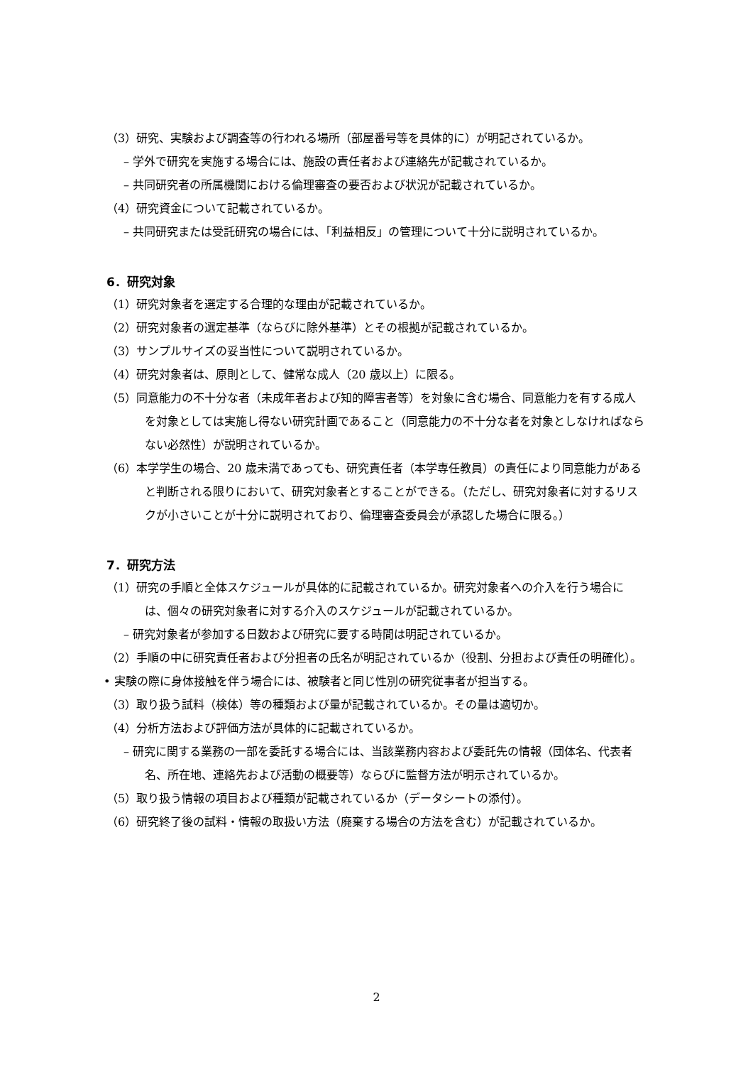（3）研究、実験および調査等の行われる場所（部屋番号等を具体的に）が明記されているか。
– 学外で研究を実施する場合には、施設の責任者および連絡先が記載されているか。
– 共同研究者の所属機関における倫理審査の要否および状況が記載されているか。
（4）研究資金について記載されているか。
– 共同研究または受託研究の場合には、「利益相反」の管理について十分に説明されているか。
6．研究対象
（1）研究対象者を選定する合理的な理由が記載されているか。
（2）研究対象者の選定基準（ならびに除外基準）とその根拠が記載されているか。
（3）サンプルサイズの妥当性について説明されているか。
（4）研究対象者は、原則として、健常な成人（20 歳以上）に限る。
（5）同意能力の不十分な者（未成年者および知的障害者等）を対象に含む場合、同意能力を有する成人を対象としては実施し得ない研究計画であること（同意能力の不十分な者を対象としなければならない必然性）が説明されているか。
（6）本学学生の場合、20 歳未満であっても、研究責任者（本学専任教員）の責任により同意能力があると判断される限りにおいて、研究対象者とすることができる。（ただし、研究対象者に対するリスクが小さいことが十分に説明されており、倫理審査委員会が承認した場合に限る。）
7．研究方法
（1）研究の手順と全体スケジュールが具体的に記載されているか。研究対象者への介入を行う場合には、個々の研究対象者に対する介入のスケジュールが記載されているか。
– 研究対象者が参加する日数および研究に要する時間は明記されているか。
（2）手順の中に研究責任者および分担者の氏名が明記されているか（役割、分担および責任の明確化）。
• 実験の際に身体接触を伴う場合には、被験者と同じ性別の研究従事者が担当する。
（3）取り扱う試料（検体）等の種類および量が記載されているか。その量は適切か。
（4）分析方法および評価方法が具体的に記載されているか。
– 研究に関する業務の一部を委託する場合には、当該業務内容および委託先の情報（団体名、代表者名、所在地、連絡先および活動の概要等）ならびに監督方法が明示されているか。
（5）取り扱う情報の項目および種類が記載されているか（データシートの添付）。
（6）研究終了後の試料・情報の取扱い方法（廃棄する場合の方法を含む）が記載されているか。
2